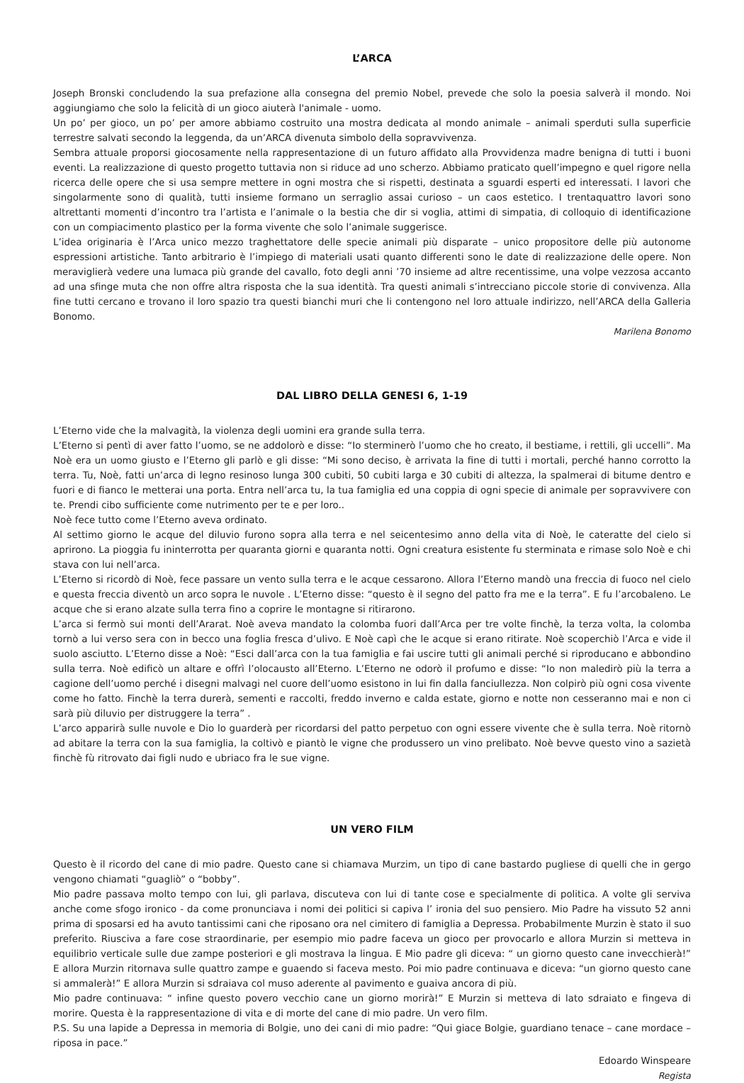L’ARCA
Joseph Bronski concludendo la sua prefazione alla consegna del premio Nobel, prevede che solo la poesia salverà il mondo. Noi aggiungiamo che solo la felicità di un gioco aiuterà l'animale - uomo.
Un po’ per gioco, un po’ per amore abbiamo costruito una mostra dedicata al mondo animale – animali sperduti sulla superficie terrestre salvati secondo la leggenda, da un’ARCA divenuta simbolo della sopravvivenza.
Sembra attuale proporsi giocosamente nella rappresentazione di un futuro affidato alla Provvidenza madre benigna di tutti i buoni eventi. La realizzazione di questo progetto tuttavia non si riduce ad uno scherzo. Abbiamo praticato quell’impegno e quel rigore nella ricerca delle opere che si usa sempre mettere in ogni mostra che si rispetti, destinata a sguardi esperti ed interessati. I lavori che singolarmente sono di qualità, tutti insieme formano un serraglio assai curioso – un caos estetico. I trentaquattro lavori sono altrettanti momenti d’incontro tra l’artista e l’animale o la bestia che dir si voglia, attimi di simpatia, di colloquio di identificazione con un compiacimento plastico per la forma vivente che solo l’animale suggerisce.
L’idea originaria è l’Arca unico mezzo traghettatore delle specie animali più disparate – unico propositore delle più autonome espressioni artistiche. Tanto arbitrario è l’impiego di materiali usati quanto differenti sono le date di realizzazione delle opere. Non meraviglierà vedere una lumaca più grande del cavallo, foto degli anni ’70 insieme ad altre recentissime, una volpe vezzosa accanto ad una sfinge muta che non offre altra risposta che la sua identità. Tra questi animali s’intrecciano piccole storie di convivenza. Alla fine tutti cercano e trovano il loro spazio tra questi bianchi muri che li contengono nel loro attuale indirizzo, nell’ARCA della Galleria Bonomo.
Marilena Bonomo
DAL LIBRO DELLA GENESI 6, 1-19
L’Eterno vide che la malvagità, la violenza degli uomini era grande sulla terra.
L’Eterno si pentì di aver fatto l’uomo, se ne addolorò e disse: “Io sterminerò l’uomo che ho creato, il bestiame, i rettili, gli uccelli”. Ma Noè era un uomo giusto e l’Eterno gli parlò e gli disse: “Mi sono deciso, è arrivata la fine di tutti i mortali, perché hanno corrotto la terra. Tu, Noè, fatti un’arca di legno resinoso lunga 300 cubiti, 50 cubiti larga e 30 cubiti di altezza, la spalmerai di bitume dentro e fuori e di fianco le metterai una porta. Entra nell’arca tu, la tua famiglia ed una coppia di ogni specie di animale per sopravvivere con te. Prendi cibo sufficiente come nutrimento per te e per loro..
Noè fece tutto come l’Eterno aveva ordinato.
Al settimo giorno le acque del diluvio furono sopra alla terra e nel seicentesimo anno della vita di Noè, le cateratte del cielo si aprirono. La pioggia fu ininterrotta per quaranta giorni e quaranta notti. Ogni creatura esistente fu sterminata e rimase solo Noè e chi stava con lui nell’arca.
L’Eterno si ricordò di Noè, fece passare un vento sulla terra e le acque cessarono. Allora l’Eterno mandò una freccia di fuoco nel cielo e questa freccia diventò un arco sopra le nuvole . L’Eterno disse: “questo è il segno del patto fra me e la terra”. E fu l’arcobaleno. Le acque che si erano alzate sulla terra fino a coprire le montagne si ritirarono.
L’arca si fermò sui monti dell’Ararat. Noè aveva mandato la colomba fuori dall’Arca per tre volte finchè, la terza volta, la colomba tornò a lui verso sera con in becco una foglia fresca d’ulivo. E Noè capì che le acque si erano ritirate. Noè scoperchiò l’Arca e vide il suolo asciutto. L’Eterno disse a Noè: “Esci dall’arca con la tua famiglia e fai uscire tutti gli animali perché si riproducano e abbondino sulla terra. Noè edificò un altare e offrì l’olocausto all’Eterno. L’Eterno ne odorò il profumo e disse: “Io non maledirò più la terra a cagione dell’uomo perché i disegni malvagi nel cuore dell’uomo esistono in lui fin dalla fanciullezza. Non colpirò più ogni cosa vivente come ho fatto. Finchè la terra durerà, sementi e raccolti, freddo inverno e calda estate, giorno e notte non cesseranno mai e non ci sarà più diluvio per distruggere la terra” .
L’arco apparirà sulle nuvole e Dio lo guarderà per ricordarsi del patto perpetuo con ogni essere vivente che è sulla terra. Noè ritornò ad abitare la terra con la sua famiglia, la coltivò e piantò le vigne che produssero un vino prelibato. Noè bevve questo vino a sazietà finchè fù ritrovato dai figli nudo e ubriaco fra le sue vigne.
UN VERO FILM
Questo è il ricordo del cane di mio padre. Questo cane si chiamava Murzim, un tipo di cane bastardo pugliese di quelli che in gergo vengono chiamati “guagliò” o “bobby”.
Mio padre passava molto tempo con lui, gli parlava, discuteva con lui di tante cose e specialmente di politica. A volte gli serviva anche come sfogo ironico - da come pronunciava i nomi dei politici si capiva l’ ironia del suo pensiero. Mio Padre ha vissuto 52 anni prima di sposarsi ed ha avuto tantissimi cani che riposano ora nel cimitero di famiglia a Depressa. Probabilmente Murzin è stato il suo preferito. Riusciva a fare cose straordinarie, per esempio mio padre faceva un gioco per provocarlo e allora Murzin si metteva in equilibrio verticale sulle due zampe posteriori e gli mostrava la lingua. E Mio padre gli diceva: “ un giorno questo cane invecchierà!” E allora Murzin ritornava sulle quattro zampe e guaendo si faceva mesto. Poi mio padre continuava e diceva: “un giorno questo cane si ammalerà!” E allora Murzin si sdraiava col muso aderente al pavimento e guaiva ancora di più.
Mio padre continuava: “ infine questo povero vecchio cane un giorno morirà!” E Murzin si metteva di lato sdraiato e fingeva di morire. Questa è la rappresentazione di vita e di morte del cane di mio padre. Un vero film.
P.S. Su una lapide a Depressa in memoria di Bolgie, uno dei cani di mio padre: “Qui giace Bolgie, guardiano tenace – cane mordace – riposa in pace.”
Edoardo Winspeare
Regista